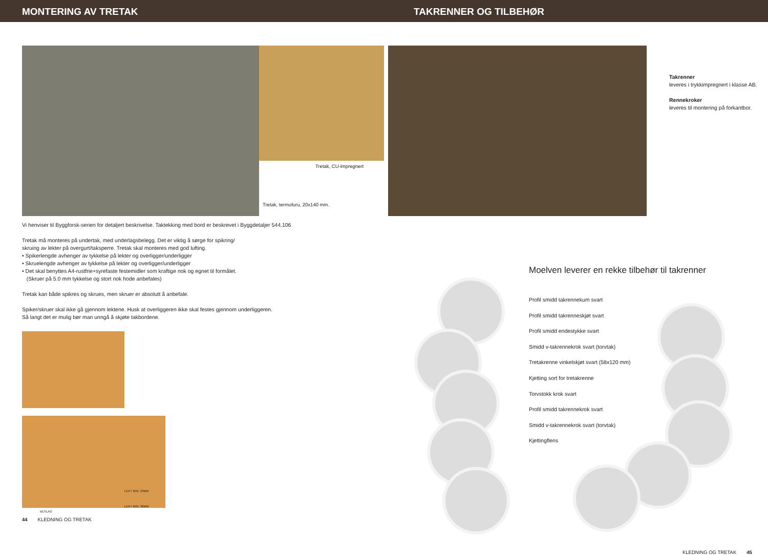MONTERING AV TRETAK TAKRENNER OG TILBEHØR
Tretak, CU-impregnert
Tretak, termofuru, 20x140 mm.
Vi henviser til Byggforsk-serien for detaljert beskrivelse. Taktekking med bord er beskrevet i Byggdetaljer 544.106
Tretak må monteres på undertak, med underlagsbelegg. Det er viktig å sørge for spikring/
skruing av lekter på overgurt/taksperre. Tretak skal monteres med god lufting.
• Spikerlengde avhenger av tykkelse på lekter og overligger/underligger
• Skruelengde avhenger av tykkelse på lekter og overligger/underligger
• Det skal benyttes A4-rustfrie+syrefaste festemidler som kraftige nok og egnet til formålet.
(Skruer på 5.0 mm tykkelse og stort nok hode anbefales)
Tretak kan både spikres og skrues, men skruer er absolutt å anbefale.
Spiker/skruer skal ikke gå gjennom lektene. Husk at overliggeren ikke skal festes gjennom underliggeren.
Så langt det er mulig bør man unngå å skjøte takbordene.
LEKT MIN. 23MM
LEKT MIN. 36MM
BESLAG
44 KLEDNING OG TRETAK
Takrenner
leveres i trykkimpregnert i klasse AB.
Rennekroker
leveres til montering på forkantbor.
Moelven leverer en rekke tilbehør til takrenner
Profil smidd takrennekum svart
Profil smidd takrenneskjøt svart
Profil smidd endestykke svart
Smidd v-takrennekrok svart (torvtak)
Tretakrenne vinkelskjøt svart (58x120 mm)
Kjetting sort for tretakrenne
Torvstokk krok svart
Profil smidd takrennekrok svart
Smidd v-takrennekrok svart (torvtak)
Kjettingflens
KLEDNING OG TRETAK 45